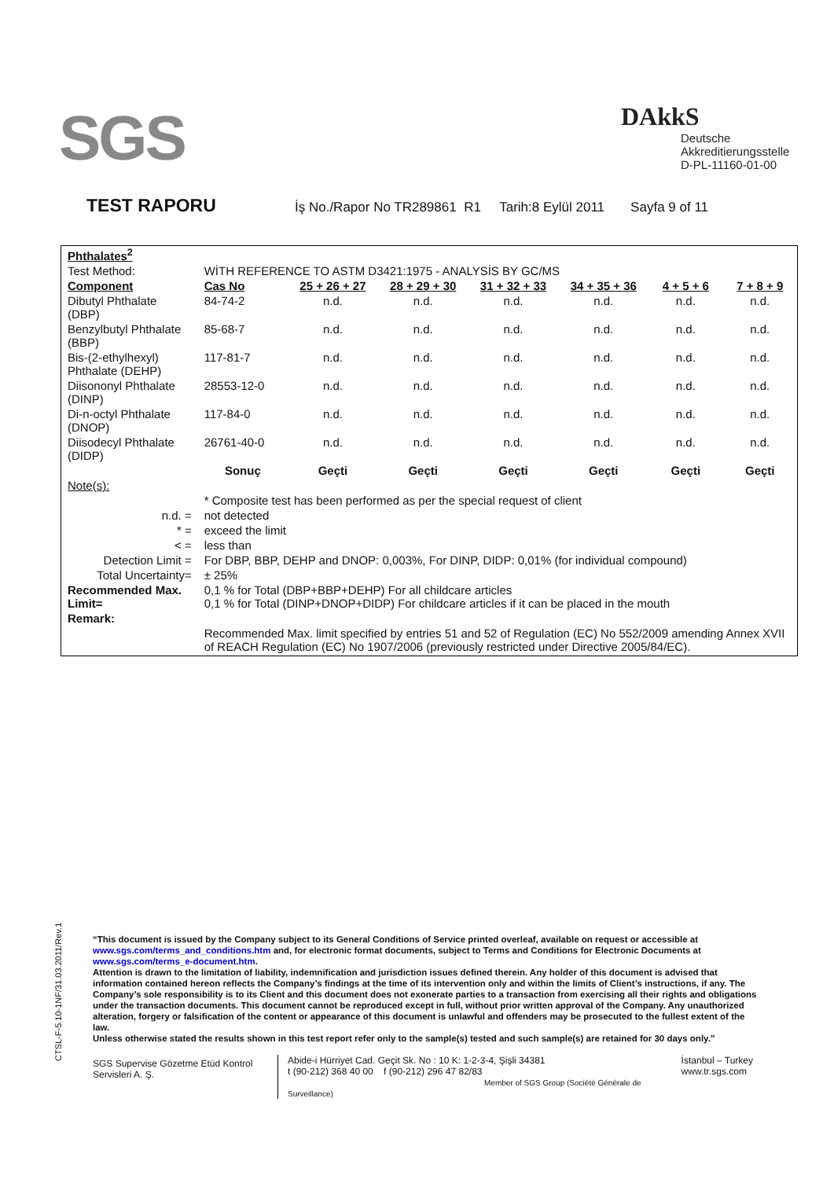SGS
DAkkS
Deutsche
Akkreditierungsstelle
D-PL-11160-01-00
TEST RAPORU İş No./Rapor No TR289861 R1 Tarih:8 Eylül 2011 Sayfa 9 of 11
| Phthalates<sup>2</sup> | | | | | | | |
| Test Method: | WİTH REFERENCE TO ASTM D3421:1975 - ANALYSİS BY GC/MS | | | | | | |
| Component | Cas No | 25 + 26 + 27 | 28 + 29 + 30 | 31 + 32 + 33 | 34 + 35 + 36 | 4 + 5 + 6 | 7 + 8 + 9 |
| Dibutyl Phthalate (DBP) | 84-74-2 | n.d. | n.d. | n.d. | n.d. | n.d. | n.d. |
| Benzylbutyl Phthalate (BBP) | 85-68-7 | n.d. | n.d. | n.d. | n.d. | n.d. | n.d. |
| Bis-(2-ethylhexyl) Phthalate (DEHP) | 117-81-7 | n.d. | n.d. | n.d. | n.d. | n.d. | n.d. |
| Diisononyl Phthalate (DINP) | 28553-12-0 | n.d. | n.d. | n.d. | n.d. | n.d. | n.d. |
| Di-n-octyl Phthalate (DNOP) | 117-84-0 | n.d. | n.d. | n.d. | n.d. | n.d. | n.d. |
| Diisodecyl Phthalate (DIDP) | 26761-40-0 | n.d. | n.d. | n.d. | n.d. | n.d. | n.d. |
| | Sonuç | Geçti | Geçti | Geçti | Geçti | Geçti | Geçti |
| Note(s): | | | | | | | |
| | * Composite test has been performed as per the special request of client | | | | | | |
| n.d. = | not detected | | | | | | |
| * = | exceed the limit | | | | | | |
| < = | less than | | | | | | |
| Detection Limit = | For DBP, BBP, DEHP and DNOP: 0,003%, For DINP, DIDP: 0,01% (for individual compound) | | | | | | |
| Total Uncertainty= | ± 25% | | | | | | |
| Recommended Max. Limit= | 0,1 % for Total (DBP+BBP+DEHP) For all childcare articles 0,1 % for Total (DINP+DNOP+DIDP) For childcare articles if it can be placed in the mouth | | | | | | |
| Remark: | | | | | | | |
| | Recommended Max. limit specified by entries 51 and 52 of Regulation (EC) No 552/2009 amending Annex XVII of REACH Regulation (EC) No 1907/2006 (previously restricted under Directive 2005/84/EC). | | | | | | |
CTSL-F-5.10-1NF/31.03.2011/Rev.1
“This document is issued by the Company subject to its General Conditions of Service printed overleaf, available on request or accessible at www.sgs.com/terms_and_conditions.htm and, for electronic format documents, subject to Terms and Conditions for Electronic Documents at www.sgs.com/terms_e-document.htm.
Attention is drawn to the limitation of liability, indemnification and jurisdiction issues defined therein. Any holder of this document is advised that information contained hereon reflects the Company’s findings at the time of its intervention only and within the limits of Client’s instructions, if any. The Company’s sole responsibility is to its Client and this document does not exonerate parties to a transaction from exercising all their rights and obligations under the transaction documents. This document cannot be reproduced except in full, without prior written approval of the Company. Any unauthorized alteration, forgery or falsification of the content or appearance of this document is unlawful and offenders may be prosecuted to the fullest extent of the law.
Unless otherwise stated the results shown in this test report refer only to the sample(s) tested and such sample(s) are retained for 30 days only.”
SGS Supervise Gözetme Etüd Kontrol Servisleri A. Ş.
Abide-i Hürriyet Cad. Geçit Sk. No : 10 K: 1-2-3-4, Şişli 34381
t (90-212) 368 40 00 f (90-212) 296 47 82/83
Member of SGS Group (Société Générale de Surveillance)
İstanbul – Turkey
www.tr.sgs.com